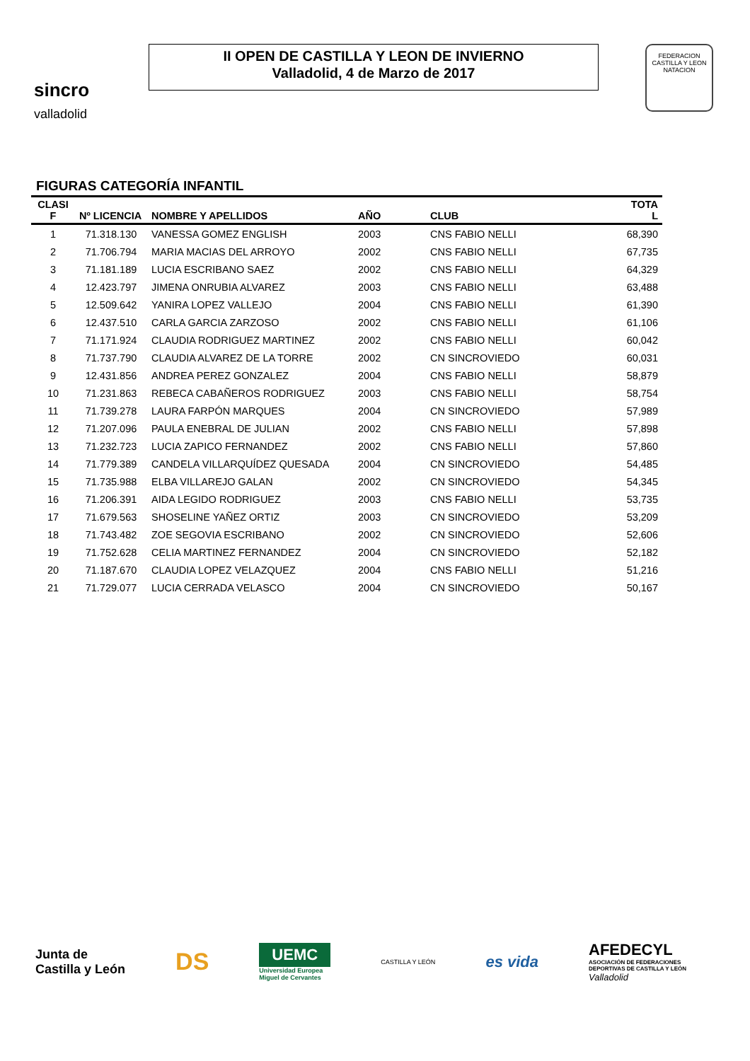sincro
valladolid
II OPEN DE CASTILLA Y LEON DE INVIERNO
Valladolid, 4 de Marzo de 2017
FEDERACION CASTILLA Y LEON NATACION
FIGURAS CATEGORÍA INFANTIL
| CLASI F | Nº LICENCIA | NOMBRE Y APELLIDOS | AÑO | CLUB | TOTA L |
| --- | --- | --- | --- | --- | --- |
| 1 | 71.318.130 | VANESSA GOMEZ ENGLISH | 2003 | CNS FABIO NELLI | 68,390 |
| 2 | 71.706.794 | MARIA MACIAS DEL ARROYO | 2002 | CNS FABIO NELLI | 67,735 |
| 3 | 71.181.189 | LUCIA ESCRIBANO SAEZ | 2002 | CNS FABIO NELLI | 64,329 |
| 4 | 12.423.797 | JIMENA ONRUBIA ALVAREZ | 2003 | CNS FABIO NELLI | 63,488 |
| 5 | 12.509.642 | YANIRA LOPEZ VALLEJO | 2004 | CNS FABIO NELLI | 61,390 |
| 6 | 12.437.510 | CARLA GARCIA ZARZOSO | 2002 | CNS FABIO NELLI | 61,106 |
| 7 | 71.171.924 | CLAUDIA RODRIGUEZ MARTINEZ | 2002 | CNS FABIO NELLI | 60,042 |
| 8 | 71.737.790 | CLAUDIA ALVAREZ DE LA TORRE | 2002 | CN SINCROVIEDO | 60,031 |
| 9 | 12.431.856 | ANDREA PEREZ GONZALEZ | 2004 | CNS FABIO NELLI | 58,879 |
| 10 | 71.231.863 | REBECA CABAÑEROS RODRIGUEZ | 2003 | CNS FABIO NELLI | 58,754 |
| 11 | 71.739.278 | LAURA FARPÓN MARQUES | 2004 | CN SINCROVIEDO | 57,989 |
| 12 | 71.207.096 | PAULA ENEBRAL DE JULIAN | 2002 | CNS FABIO NELLI | 57,898 |
| 13 | 71.232.723 | LUCIA ZAPICO FERNANDEZ | 2002 | CNS FABIO NELLI | 57,860 |
| 14 | 71.779.389 | CANDELA VILLARQUÍDEZ QUESADA | 2004 | CN SINCROVIEDO | 54,485 |
| 15 | 71.735.988 | ELBA VILLAREJO GALAN | 2002 | CN SINCROVIEDO | 54,345 |
| 16 | 71.206.391 | AIDA LEGIDO RODRIGUEZ | 2003 | CNS FABIO NELLI | 53,735 |
| 17 | 71.679.563 | SHOSELINE YAÑEZ ORTIZ | 2003 | CN SINCROVIEDO | 53,209 |
| 18 | 71.743.482 | ZOE SEGOVIA ESCRIBANO | 2002 | CN SINCROVIEDO | 52,606 |
| 19 | 71.752.628 | CELIA MARTINEZ FERNANDEZ | 2004 | CN SINCROVIEDO | 52,182 |
| 20 | 71.187.670 | CLAUDIA LOPEZ VELAZQUEZ | 2004 | CNS FABIO NELLI | 51,216 |
| 21 | 71.729.077 | LUCIA CERRADA VELASCO | 2004 | CN SINCROVIEDO | 50,167 |
Junta de
Castilla y León
DS
UEMC
Universidad Europea
Miguel de Cervantes
CASTILLA Y LEÓN
es vida
AFEDECYL
ASOCIACIÓN DE FEDERACIONES
DEPORTIVAS DE CASTILLA Y LEÓN
Valladolid